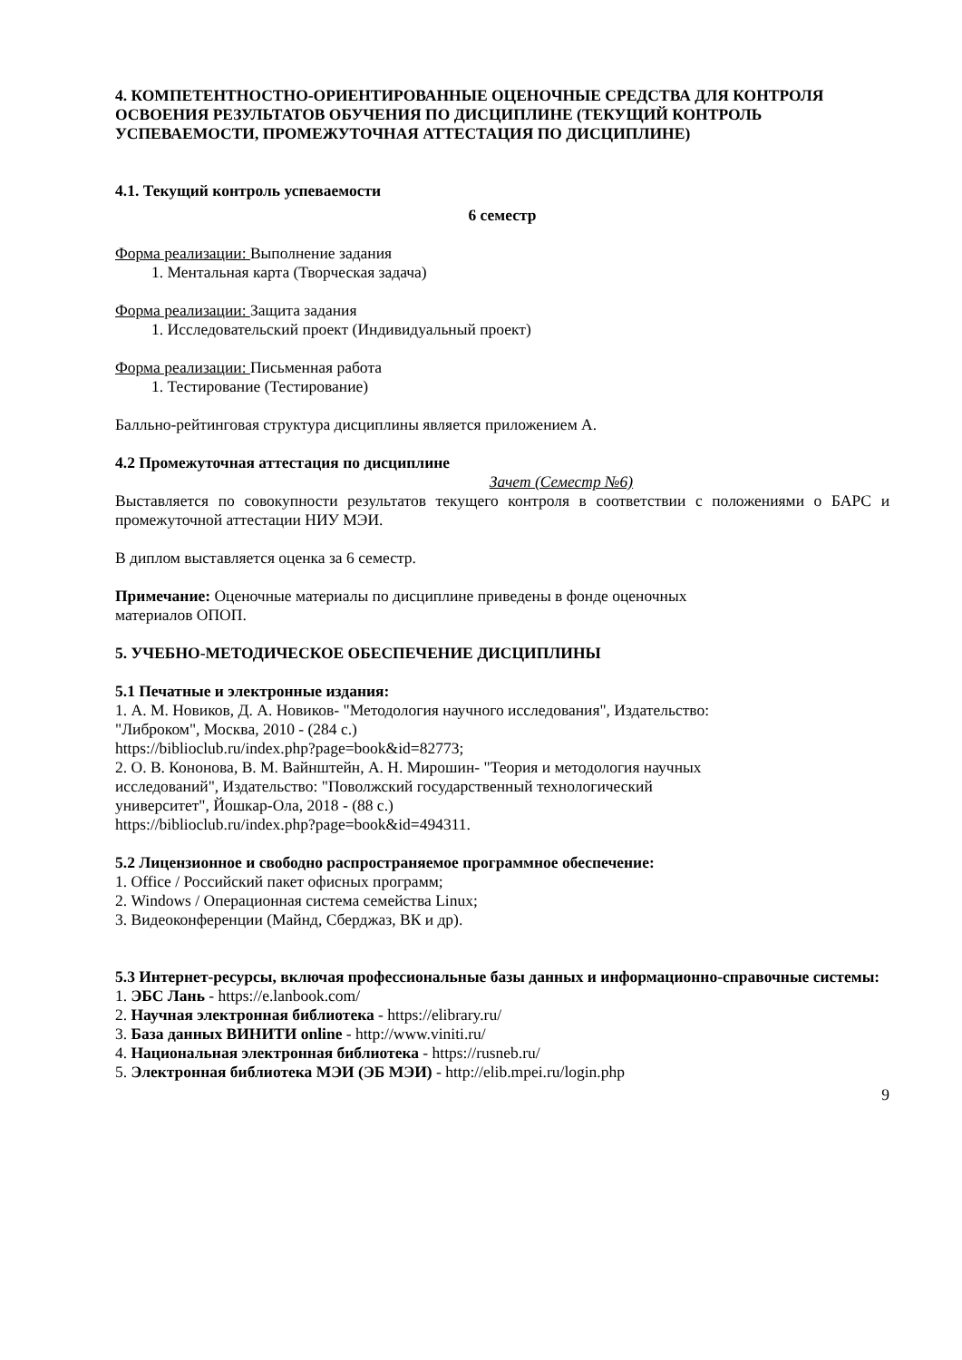4. КОМПЕТЕНТНОСТНО-ОРИЕНТИРОВАННЫЕ ОЦЕНОЧНЫЕ СРЕДСТВА ДЛЯ КОНТРОЛЯ ОСВОЕНИЯ РЕЗУЛЬТАТОВ ОБУЧЕНИЯ ПО ДИСЦИПЛИНЕ (ТЕКУЩИЙ КОНТРОЛЬ УСПЕВАЕМОСТИ, ПРОМЕЖУТОЧНАЯ АТТЕСТАЦИЯ ПО ДИСЦИПЛИНЕ)
4.1. Текущий контроль успеваемости
6 семестр
Форма реализации: Выполнение задания
1. Ментальная карта (Творческая задача)
Форма реализации: Защита задания
1. Исследовательский проект (Индивидуальный проект)
Форма реализации: Письменная работа
1. Тестирование (Тестирование)
Балльно-рейтинговая структура дисциплины является приложением А.
4.2 Промежуточная аттестация по дисциплине
Зачет (Семестр №6)
Выставляется по совокупности результатов текущего контроля в соответствии с положениями о БАРС и промежуточной аттестации НИУ МЭИ.
В диплом выставляется оценка за 6 семестр.
Примечание: Оценочные материалы по дисциплине приведены в фонде оценочных
материалов ОПОП.
5. УЧЕБНО-МЕТОДИЧЕСКОЕ ОБЕСПЕЧЕНИЕ ДИСЦИПЛИНЫ
5.1 Печатные и электронные издания:
1. А. М. Новиков, Д. А. Новиков- "Методология научного исследования", Издательство:
"Либроком", Москва, 2010 - (284 с.)
https://biblioclub.ru/index.php?page=book&id=82773;
2. О. В. Кононова, В. М. Вайнштейн, А. Н. Мирошин- "Теория и методология научных
исследований", Издательство: "Поволжский государственный технологический
университет", Йошкар-Ола, 2018 - (88 с.)
https://biblioclub.ru/index.php?page=book&id=494311.
5.2 Лицензионное и свободно распространяемое программное обеспечение:
1. Office / Российский пакет офисных программ;
2. Windows / Операционная система семейства Linux;
3. Видеоконференции (Майнд, Сберджаз, ВК и др).
5.3 Интернет-ресурсы, включая профессиональные базы данных и информационно-справочные системы:
1. ЭБС Лань - https://e.lanbook.com/
2. Научная электронная библиотека - https://elibrary.ru/
3. База данных ВИНИТИ online - http://www.viniti.ru/
4. Национальная электронная библиотека - https://rusneb.ru/
5. Электронная библиотека МЭИ (ЭБ МЭИ) - http://elib.mpei.ru/login.php
9